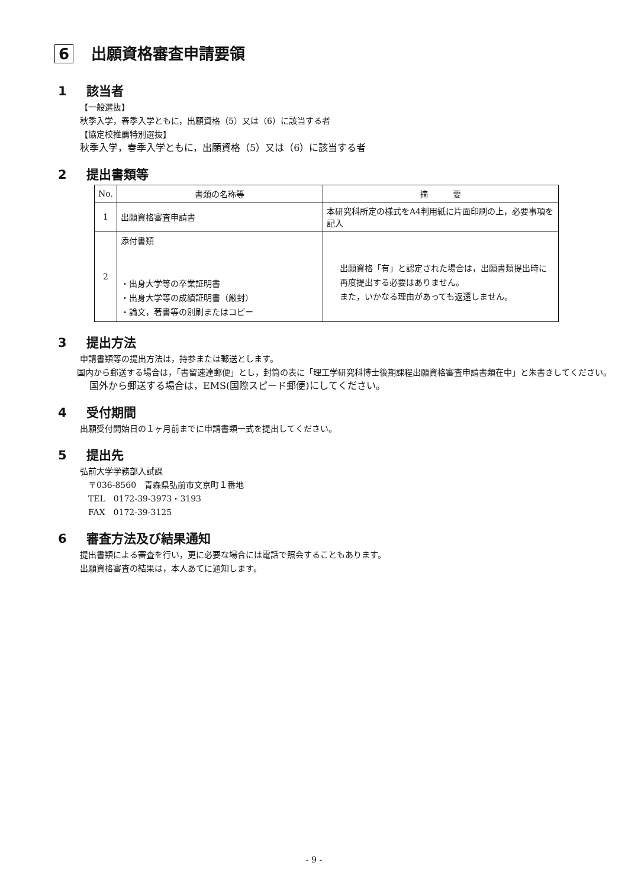6 出願資格審査申請要領
1 該当者
【一般選抜】
秋季入学，春季入学ともに，出願資格（5）又は（6）に該当する者
【協定校推薦特別選抜】
秋季入学，春季入学ともに，出願資格（5）又は（6）に該当する者
2 提出書類等
| No. | 書類の名称等 | 摘 要 |
| --- | --- | --- |
| 1 | 出願資格審査申請書 | 本研究科所定の様式をA4判用紙に片面印刷の上，必要事項を記入 |
| 2 | 添付書類 ・出身大学等の卒業証明書 ・出身大学等の成績証明書（厳封） ・論文，著書等の別刷またはコピー | 出願資格「有」と認定された場合は，出願書類提出時に再度提出する必要はありません。 また，いかなる理由があっても返還しません。 |
3 提出方法
申請書類等の提出方法は，持参または郵送とします。
　国内から郵送する場合は，「書留速達郵便」とし，封筒の表に「理工学研究科博士後期課程出願資格審査申請書類在中」と朱書きしてください。
　国外から郵送する場合は，EMS(国際スピード郵便)にしてください。
4 受付期間
出願受付開始日の１ヶ月前までに申請書類一式を提出してください。
5 提出先
弘前大学学務部入試課
　〒036-8560　青森県弘前市文京町１番地
　TEL　0172-39-3973・3193
　FAX　0172-39-3125
6 審査方法及び結果通知
提出書類による審査を行い，更に必要な場合には電話で照会することもあります。
出願資格審査の結果は，本人あてに通知します。
- 9 -